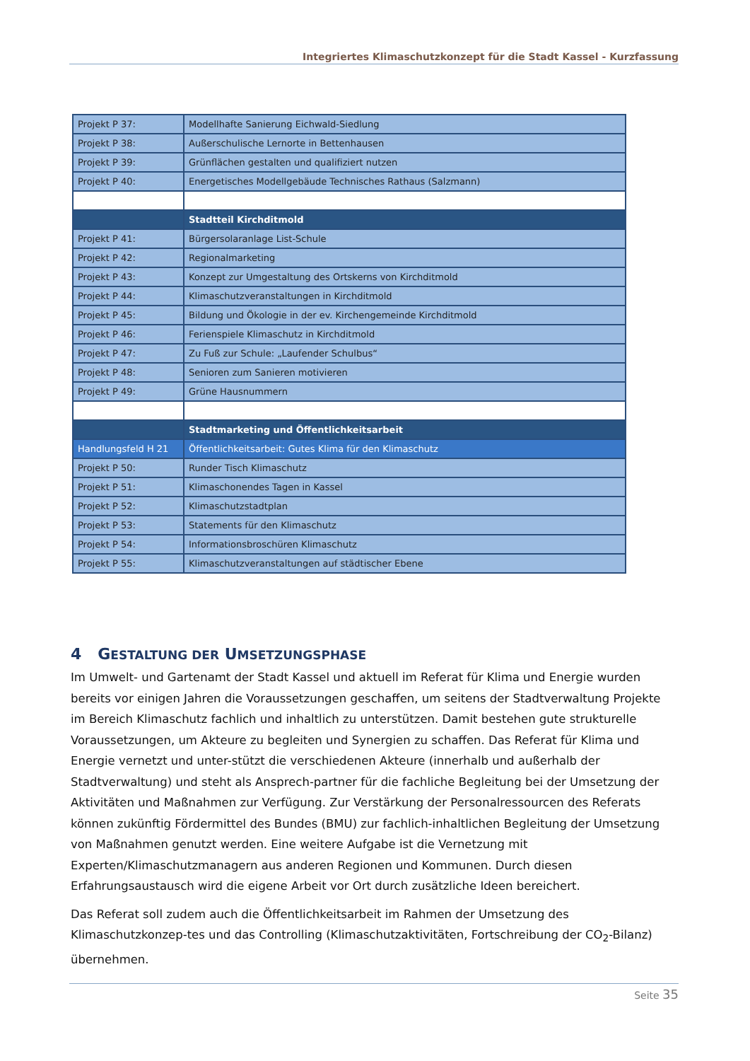Integriertes Klimaschutzkonzept für die Stadt Kassel - Kurzfassung
| Projekt P 37: | Modellhafte Sanierung Eichwald-Siedlung |
| Projekt P 38: | Außerschulische Lernorte in Bettenhausen |
| Projekt P 39: | Grünflächen gestalten und qualifiziert nutzen |
| Projekt P 40: | Energetisches Modellgebäude Technisches Rathaus (Salzmann) |
| | Stadtteil Kirchditmold |
| Projekt P 41: | Bürgersolaranlage List-Schule |
| Projekt P 42: | Regionalmarketing |
| Projekt P 43: | Konzept zur Umgestaltung des Ortskerns von Kirchditmold |
| Projekt P 44: | Klimaschutzveranstaltungen in Kirchditmold |
| Projekt P 45: | Bildung und Ökologie in der ev. Kirchengemeinde Kirchditmold |
| Projekt P 46: | Ferienspiele Klimaschutz in Kirchditmold |
| Projekt P 47: | Zu Fuß zur Schule: „Laufender Schulbus“ |
| Projekt P 48: | Senioren zum Sanieren motivieren |
| Projekt P 49: | Grüne Hausnummern |
| | Stadtmarketing und Öffentlichkeitsarbeit |
| Handlungsfeld H 21 | Öffentlichkeitsarbeit: Gutes Klima für den Klimaschutz |
| Projekt P 50: | Runder Tisch Klimaschutz |
| Projekt P 51: | Klimaschonendes Tagen in Kassel |
| Projekt P 52: | Klimaschutzstadtplan |
| Projekt P 53: | Statements für den Klimaschutz |
| Projekt P 54: | Informationsbroschüren Klimaschutz |
| Projekt P 55: | Klimaschutzveranstaltungen auf städtischer Ebene |
4 GESTALTUNG DER UMSETZUNGSPHASE
Im Umwelt- und Gartenamt der Stadt Kassel und aktuell im Referat für Klima und Energie wurden bereits vor einigen Jahren die Voraussetzungen geschaffen, um seitens der Stadtverwaltung Projekte im Bereich Klimaschutz fachlich und inhaltlich zu unterstützen. Damit bestehen gute strukturelle Voraussetzungen, um Akteure zu begleiten und Synergien zu schaffen. Das Referat für Klima und Energie vernetzt und unter-stützt die verschiedenen Akteure (innerhalb und außerhalb der Stadtverwaltung) und steht als Ansprech-partner für die fachliche Begleitung bei der Umsetzung der Aktivitäten und Maßnahmen zur Verfügung. Zur Verstärkung der Personalressourcen des Referats können zukünftig Fördermittel des Bundes (BMU) zur fachlich-inhaltlichen Begleitung der Umsetzung von Maßnahmen genutzt werden. Eine weitere Aufgabe ist die Vernetzung mit Experten/Klimaschutzmanagern aus anderen Regionen und Kommunen. Durch diesen Erfahrungsaustausch wird die eigene Arbeit vor Ort durch zusätzliche Ideen bereichert.
Das Referat soll zudem auch die Öffentlichkeitsarbeit im Rahmen der Umsetzung des Klimaschutzkonzep-tes und das Controlling (Klimaschutzaktivitäten, Fortschreibung der CO<sub>2</sub>-Bilanz) übernehmen.
Seite 35